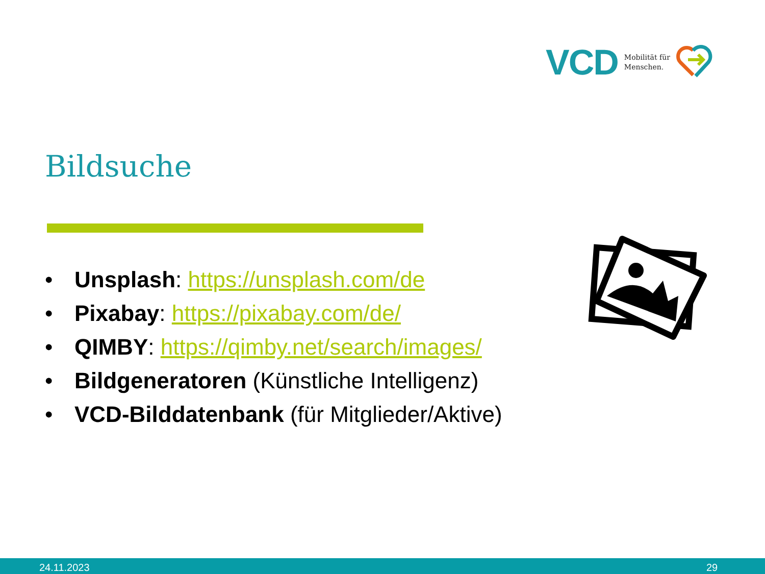VCD Mobilität für
Menschen.
Bildsuche
• Unsplash: https://unsplash.com/de
• Pixabay: https://pixabay.com/de/
• QIMBY: https://qimby.net/search/images/
• Bildgeneratoren (Künstliche Intelligenz)
• VCD-Bilddatenbank (für Mitglieder/Aktive)
24.11.2023 29